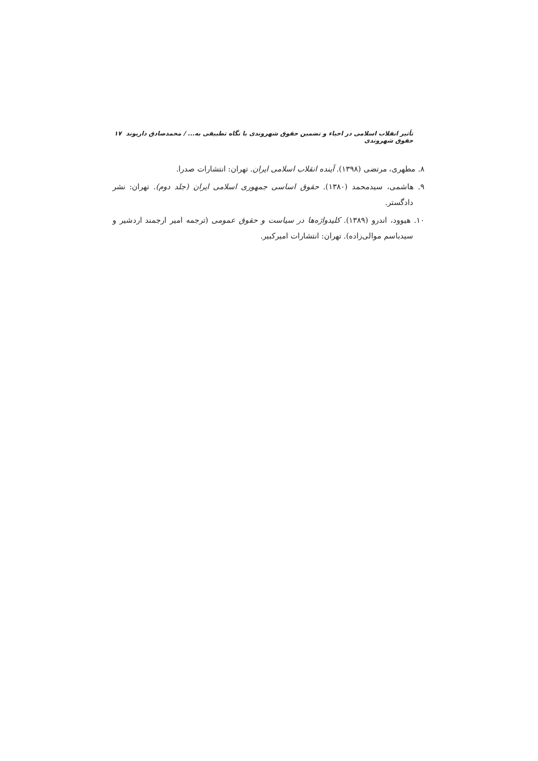تأثیر انقلاب اسلامی در احیاء و تضمین حقوق شهروندی با نگاه تطبیقی به... / محمدصادق داریوند حقوق شهروندی ۱۷
۸. مطهری، مرتضی (۱۳۹۸). آینده انقلاب اسلامی ایران. تهران: انتشارات صدرا.
۹. هاشمی، سیدمحمد (۱۳۸۰). حقوق اساسی جمهوری اسلامی ایران (جلد دوم). تهران: نشر دادگستر.
۱۰. هیوود، اندرو (۱۳۸۹). کلیدواژه‌ها در سیاست و حقوق عمومی (ترجمه امیر ارجمند اردشیر و سیدباسم موالی‌زاده). تهران: انتشارات امیرکبیر.